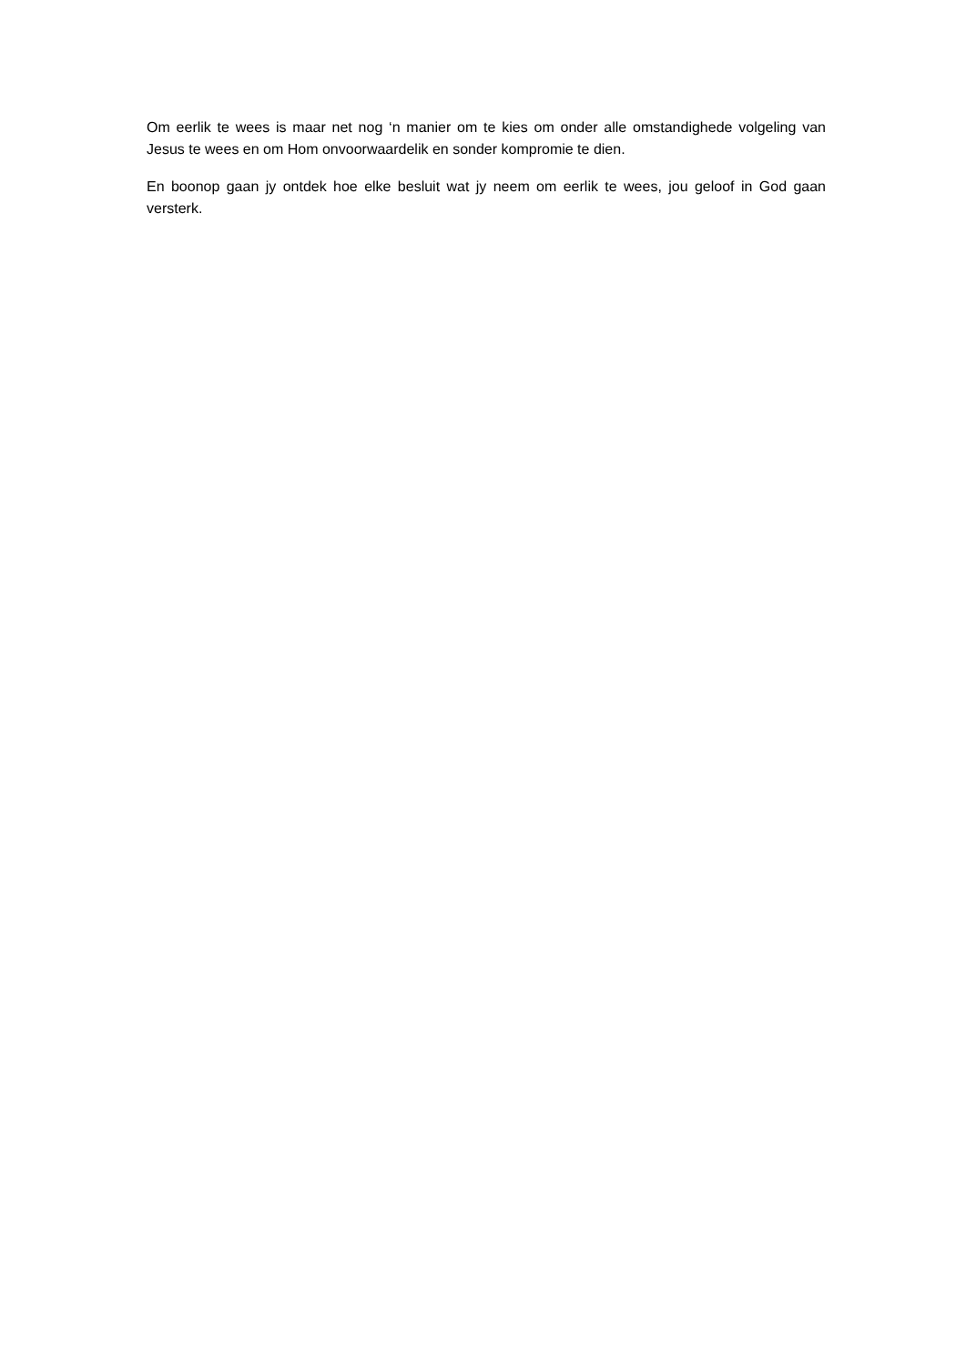Om eerlik te wees is maar net nog ‘n manier om te kies om onder alle omstandighede volgeling van Jesus te wees en om Hom onvoorwaardelik en sonder kompromie te dien.
En boonop gaan jy ontdek hoe elke besluit wat jy neem om eerlik te wees, jou geloof in God gaan versterk.